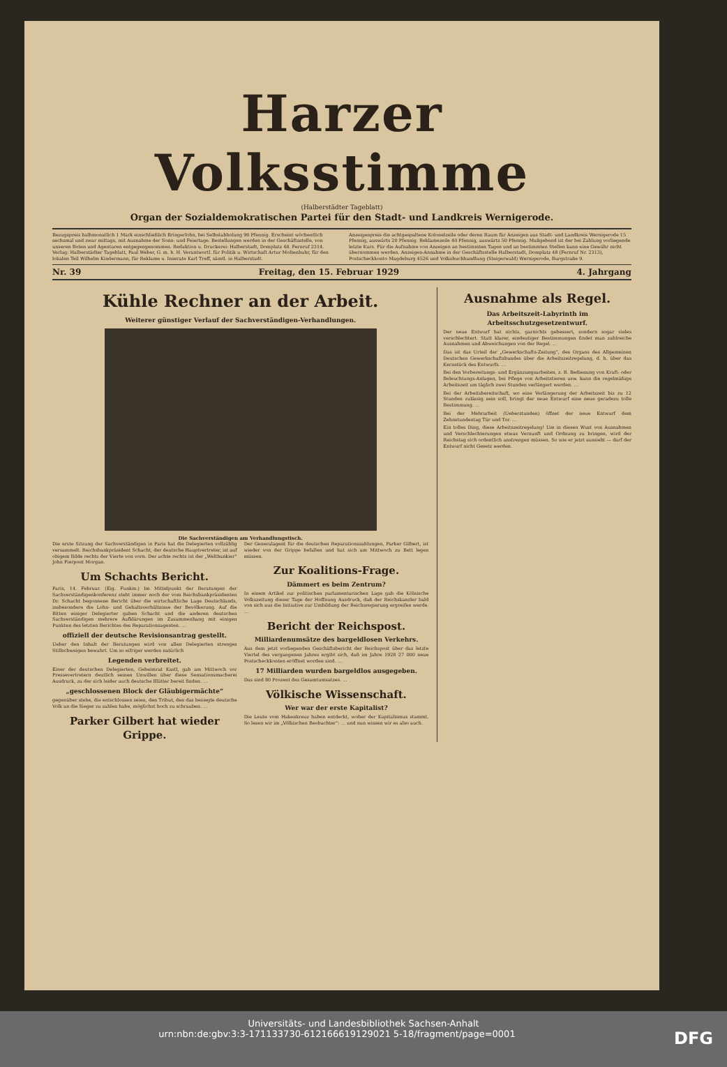Harzer Volksstimme
(Halberstädter Tageblatt)
Organ der Sozialdemokratischen Partei für den Stadt- und Landkreis Wernigerode.
Bezugspreis halbmonatlich 1 Mark einschließlich Bringerlohn, bei Selbstabholung 90 Pfennig. Erscheint wöchentlich sechsmal und zwar mittags, mit Ausnahme der Sonn- und Feiertage. Bestellungen werden in der Geschäftsstelle, von unseren Boten und Agenturen entgegengenommen. Redaktion u. Druckerei: Halberstadt, Domplatz 48. Fernruf 2314. Verlag: Halberstädter Tageblatt, Paul Weber, G. m. b. H. Verantwortl. für Politik u. Wirtschaft Artur Moltenbuhr, für den lokalen Teil Wilhelm Kindermann, für Reklame u. Inserate Karl Treff, sämtl. in Halberstadt.
Anzeigenpreis die achtgespaltene Kolonelzeile oder deren Raum für Anzeigen aus Stadt- und Landkreis Wernigerode 15 Pfennig, auswärts 20 Pfennig. Reklamezeile 40 Pfennig, auswärts 50 Pfennig. Maßgebend ist der bei Zahlung vorliegende letzte Kurs. Für die Aufnahme von Anzeigen an bestimmten Tagen und an bestimmten Stellen kann eine Gewähr nicht übernommen werden. Anzeigen-Annahme in der Geschäftsstelle Halberstadt, Domplatz 48 (Fernruf Nr. 2313), Postscheckkonto Magdeburg 4526 und Volksbuchhandlung (Steigerwald) Wernigerode, Burgstraße 9.
Nr. 39 Freitag, den 15. Februar 1929 4. Jahrgang
Kühle Rechner an der Arbeit.
Weiterer günstiger Verlauf der Sachverständigen-Verhandlungen.
Die Sachverständigen am Verhandlungstisch.
Die erste Sitzung der Sachverständigen in Paris hat die Delegierten vollzählig versammelt. Reichsbankpräsident Schacht, der deutsche Hauptvertreter, ist auf obigem Bilde rechts der Vierte von vorn. Der achte rechts ist der „Weltbankier“ John Pierpont Morgan.
Um Schachts Bericht.
Paris, 14. Februar. (Eig. Funkm.) Im Mittelpunkt der Beratungen der Sachverständigenkonferenz steht immer noch der vom Reichsbankpräsidenten Dr. Schacht begonnene Bericht über die wirtschaftliche Lage Deutschlands, insbesondere die Lohn- und Gehaltsverhältnisse der Bevölkerung. Auf die Bitten einiger Delegierter gaben Schacht und die anderen deutschen Sachverständigen mehrere Aufklärungen im Zusammenhang mit einigen Punkten des letzten Berichtes des Reparationsagenten. …
offiziell der deutsche Revisionsantrag gestellt.
Ueber den Inhalt der Beratungen wird von allen Delegierten strenges Stillschweigen bewahrt. Um so eifriger werden natürlich
Legenden verbreitet.
Einer der deutschen Delegierten, Geheimrat Kastl, gab am Mittwoch vor Pressevertretern deutlich seinen Unwillen über diese Sensationsmacherei Ausdruck, zu der sich leider auch deutsche Blätter bereit finden. …
„geschlossenen Block der Gläubigermächte“
gegenüber stehe, die entschlossen seien, den Tribut, den das besiegte deutsche Volk an die Sieger zu zahlen habe, möglichst hoch zu schrauben. …
Parker Gilbert hat wieder Grippe.
Der Generalagent für die deutschen Reparationszahlungen, Parker Gilbert, ist wieder von der Grippe befallen und hat sich am Mittwoch zu Bett legen müssen.
Zur Koalitions-Frage.
Dämmert es beim Zentrum?
In einem Artikel zur politischen parlamentarischen Lage gab die Kölnische Volkszeitung dieser Tage der Hoffnung Ausdruck, daß der Reichskanzler bald von sich aus die Initiative zur Umbildung der Reichsregierung ergreifen werde. …
Bericht der Reichspost.
Milliardenumsätze des bargeldlosen Verkehrs.
Aus dem jetzt vorliegenden Geschäftsbericht der Reichspost über das letzte Viertel des vergangenen Jahres ergibt sich, daß im Jahre 1928 27 000 neue Postscheckkonten eröffnet worden sind. …
17 Milliarden wurden bargeldlos ausgegeben.
Das sind 80 Prozent des Gesamtumsatzes. …
Völkische Wissenschaft.
Wer war der erste Kapitalist?
Die Leute vom Hakenkreuz haben entdeckt, woher der Kapitalismus stammt. So lesen wir im „Völkischen Beobachter“: … und nun wissen wir es also auch.
Ausnahme als Regel.
Das Arbeitszeit-Labyrinth im Arbeitsschutzgesetzentwurf.
Der neue Entwurf hat nichts, garnichts gebessert, sondern sogar vieles verschlechtert. Statt klarer, eindeutiger Bestimmungen findet man zahlreiche Ausnahmen und Abweichungen von der Regel. …
Das ist das Urteil der „Gewerkschafts-Zeitung“, des Organs des Allgemeinen Deutschen Gewerkschaftsbundes über die Arbeitszeitregelung, d. h. über das Kernstück des Entwurfs. …
Bei den Vorbereitungs- und Ergänzungsarbeiten, z. B. Bedienung von Kraft- oder Beleuchtungs-Anlagen, bei Pflege von Arbeitstieren usw. kann die regelmäßige Arbeitszeit um täglich zwei Stunden verlängert werden. …
Bei der Arbeitsbereitschaft, wo eine Verlängerung der Arbeitszeit bis zu 12 Stunden zulässig sein soll, bringt der neue Entwurf eine neue geradezu tolle Bestimmung. …
Bei der Mehrarbeit (Ueberstunden) öffnet der neue Entwurf dem Zehnstundentag Tür und Tor. …
Ein tolles Ding, diese Arbeitszeitregelung! Um in diesen Wust von Ausnahmen und Verschlechterungen etwas Vernunft und Ordnung zu bringen, wird der Reichstag sich ordentlich anstrengen müssen. So wie er jetzt aussieht — darf der Entwurf nicht Gesetz werden.
Universitäts- und Landesbibliothek Sachsen-Anhalt
urn:nbn:de:gbv:3:3-171133730-612166619129021 5-18/fragment/page=0001 DFG